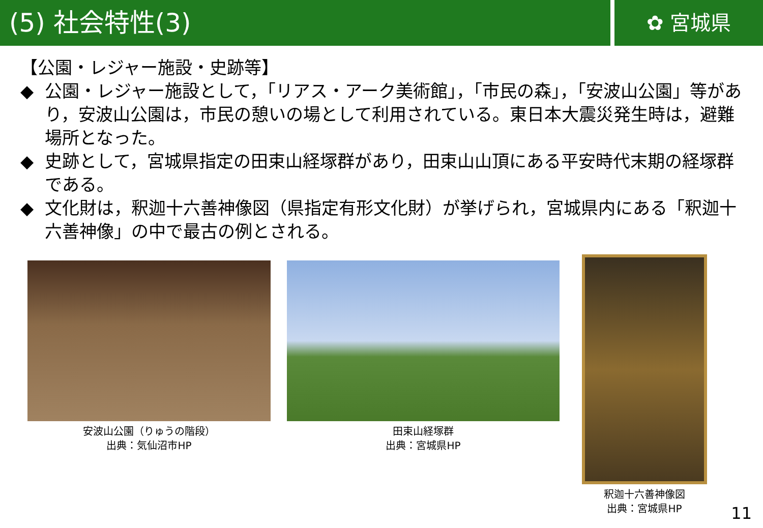(5) 社会特性(3)
✿ 宮城県
【公園・レジャー施設・史跡等】
◆ 公園・レジャー施設として，「リアス・アーク美術館」，「市民の森」，「安波山公園」等があり，安波山公園は，市民の憩いの場として利用されている。東日本大震災発生時は，避難場所となった。
◆ 史跡として，宮城県指定の田束山経塚群があり，田束山山頂にある平安時代末期の経塚群である。
◆ 文化財は，釈迦十六善神像図（県指定有形文化財）が挙げられ，宮城県内にある「釈迦十六善神像」の中で最古の例とされる。
安波山公園（りゅうの階段）
出典：気仙沼市HP
田束山経塚群
出典：宮城県HP
釈迦十六善神像図
出典：宮城県HP
11